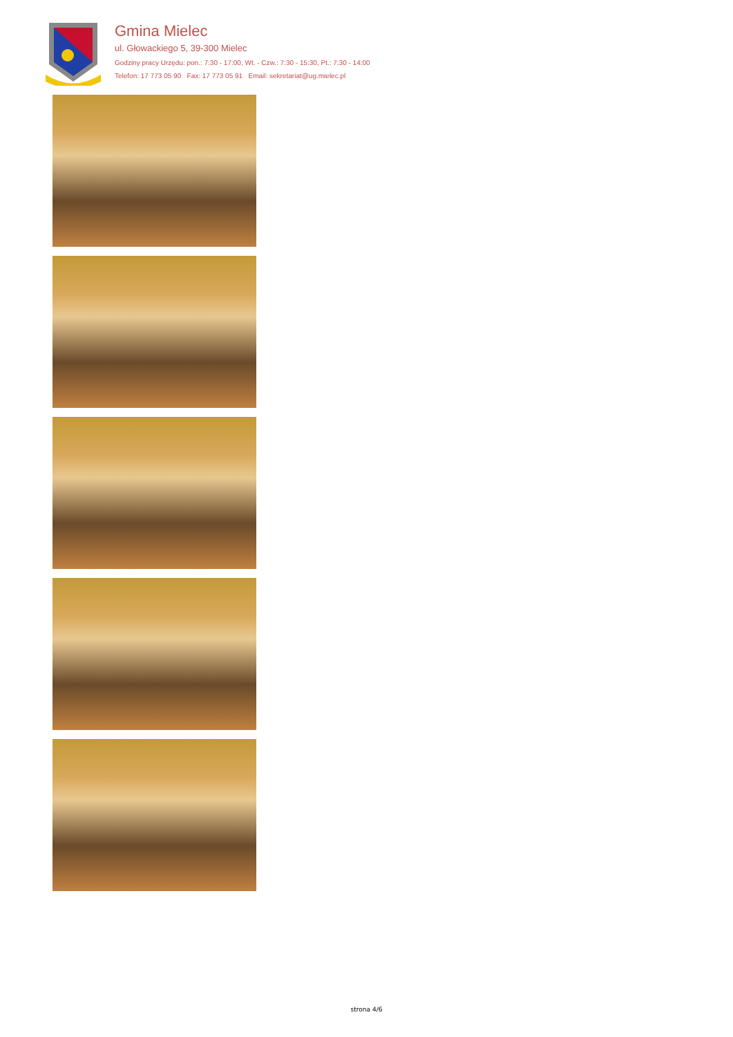Gmina Mielec
ul. Głowackiego 5, 39-300 Mielec
Godziny pracy Urzędu: pon.: 7:30 - 17:00, Wt. - Czw.: 7:30 - 15:30, Pt.: 7:30 - 14:00
Telefon: 17 773 05 90 Fax: 17 773 05 91 Email: sekretariat@ug.mielec.pl
strona 4/6